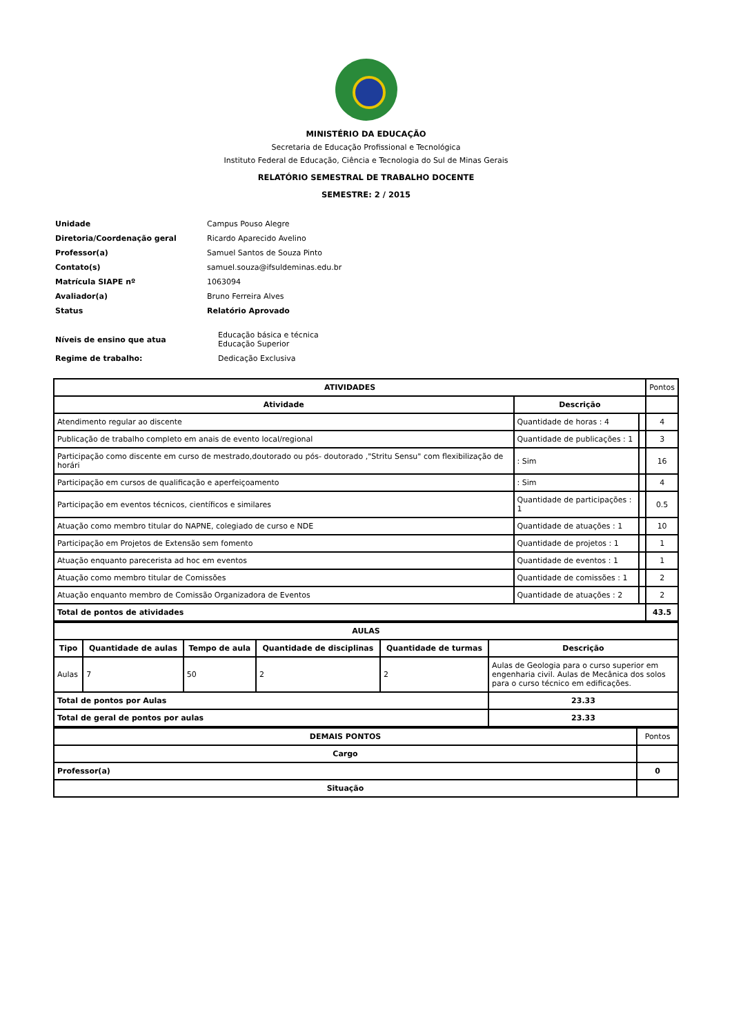MINISTÉRIO DA EDUCAÇÃO
Secretaria de Educação Profissional e Tecnológica
Instituto Federal de Educação, Ciência e Tecnologia do Sul de Minas Gerais
RELATÓRIO SEMESTRAL DE TRABALHO DOCENTE
SEMESTRE: 2 / 2015
| Unidade | Campus Pouso Alegre |
| Diretoria/Coordenação geral | Ricardo Aparecido Avelino |
| Professor(a) | Samuel Santos de Souza Pinto |
| Contato(s) | samuel.souza@ifsuldeminas.edu.br |
| Matrícula SIAPE nº | 1063094 |
| Avaliador(a) | Bruno Ferreira Alves |
| Status | Relatório Aprovado |
| Níveis de ensino que atua | Educação básica e técnica Educação Superior |
| Regime de trabalho: | Dedicação Exclusiva |
| ATIVIDADES | | | Pontos |
| Atividade | Descrição | | |
| Atendimento regular ao discente | Quantidade de horas : 4 | | 4 |
| Publicação de trabalho completo em anais de evento local/regional | Quantidade de publicações : 1 | | 3 |
| Participação como discente em curso de mestrado,doutorado ou pós- doutorado ,"Stritu Sensu" com flexibilização de horári | : Sim | | 16 |
| Participação em cursos de qualificação e aperfeiçoamento | : Sim | | 4 |
| Participação em eventos técnicos, científicos e similares | Quantidade de participações : 1 | | 0.5 |
| Atuação como membro titular do NAPNE, colegiado de curso e NDE | Quantidade de atuações : 1 | | 10 |
| Participação em Projetos de Extensão sem fomento | Quantidade de projetos : 1 | | 1 |
| Atuação enquanto parecerista ad hoc em eventos | Quantidade de eventos : 1 | | 1 |
| Atuação como membro titular de Comissões | Quantidade de comissões : 1 | | 2 |
| Atuação enquanto membro de Comissão Organizadora de Eventos | Quantidade de atuações : 2 | | 2 |
| Total de pontos de atividades | | | 43.5 |
| AULAS | | | | | |
| --- | --- | --- | --- | --- | --- |
| Tipo | Quantidade de aulas | Tempo de aula | Quantidade de disciplinas | Quantidade de turmas | Descrição |
| Aulas | 7 | 50 | 2 | 2 | Aulas de Geologia para o curso superior em engenharia civil. Aulas de Mecânica dos solos para o curso técnico em edificações. |
| Total de pontos por Aulas | | | | | 23.33 |
| Total de geral de pontos por aulas | | | | | 23.33 |
| DEMAIS PONTOS | Pontos |
| Cargo | |
| Professor(a) | 0 |
| Situação | |